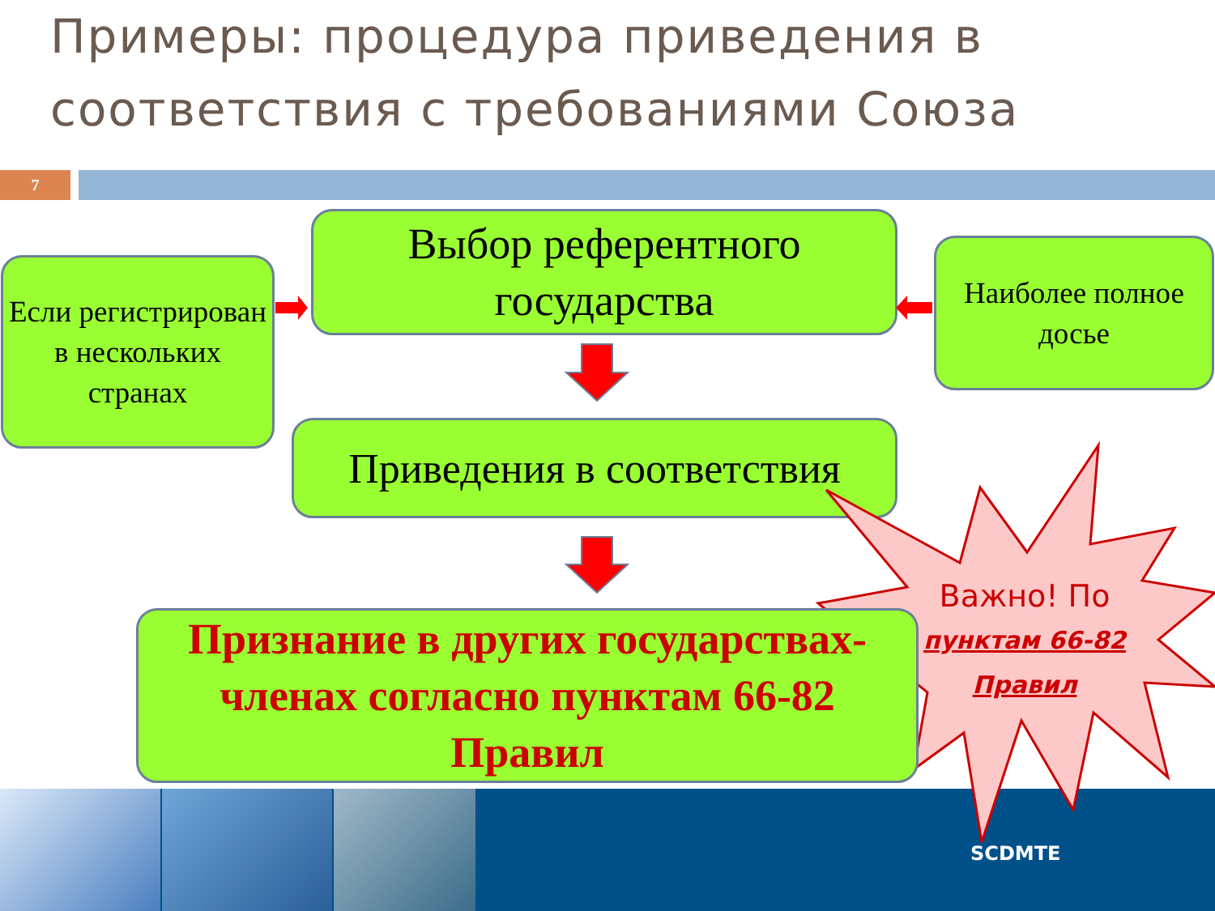Примеры: процедура приведения в соответствия с требованиями Союза
7
Если регистрирован в нескольких странах
Выбор референтного государства
Наиболее полное досье
Приведения в соответствия
Признание в других государствах-членах согласно пунктам 66-82 Правил
Важно! По
пунктам 66-82
Правил
SCDMTE